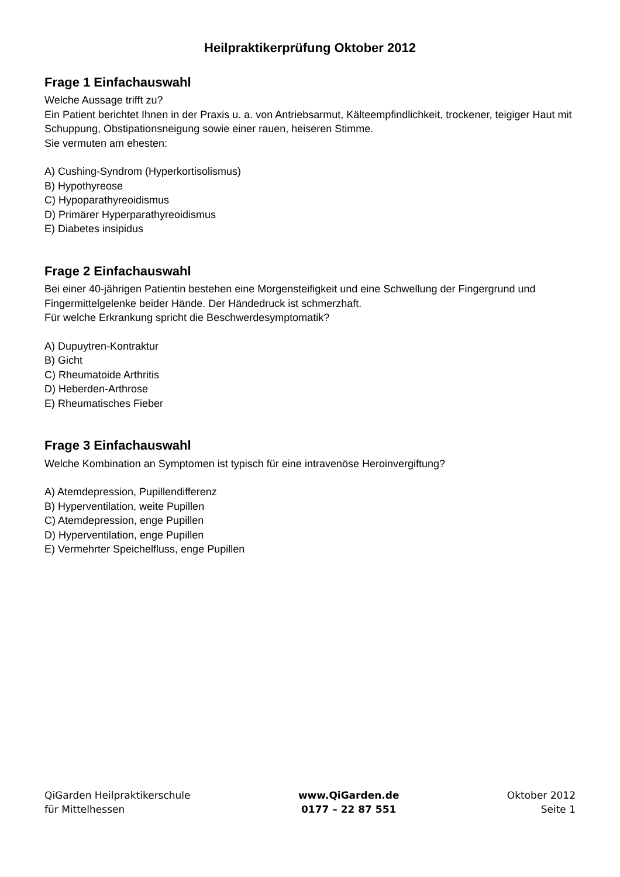Heilpraktikerprüfung Oktober 2012
Frage 1 Einfachauswahl
Welche Aussage trifft zu?
Ein Patient berichtet Ihnen in der Praxis u. a. von Antriebsarmut, Kälteempfindlichkeit, trockener, teigiger Haut mit Schuppung, Obstipationsneigung sowie einer rauen, heiseren Stimme.
Sie vermuten am ehesten:
A) Cushing-Syndrom (Hyperkortisolismus)
B) Hypothyreose
C) Hypoparathyreoidismus
D) Primärer Hyperparathyreoidismus
E) Diabetes insipidus
Frage 2 Einfachauswahl
Bei einer 40-jährigen Patientin bestehen eine Morgensteifigkeit und eine Schwellung der Fingergrund und Fingermittelgelenke beider Hände. Der Händedruck ist schmerzhaft.
Für welche Erkrankung spricht die Beschwerdesymptomatik?
A) Dupuytren-Kontraktur
B) Gicht
C) Rheumatoide Arthritis
D) Heberden-Arthrose
E) Rheumatisches Fieber
Frage 3 Einfachauswahl
Welche Kombination an Symptomen ist typisch für eine intravenöse Heroinvergiftung?
A) Atemdepression, Pupillendifferenz
B) Hyperventilation, weite Pupillen
C) Atemdepression, enge Pupillen
D) Hyperventilation, enge Pupillen
E) Vermehrter Speichelfluss, enge Pupillen
QiGarden Heilpraktikerschule
für Mittelhessen
www.QiGarden.de
0177 – 22 87 551
Oktober 2012
Seite 1